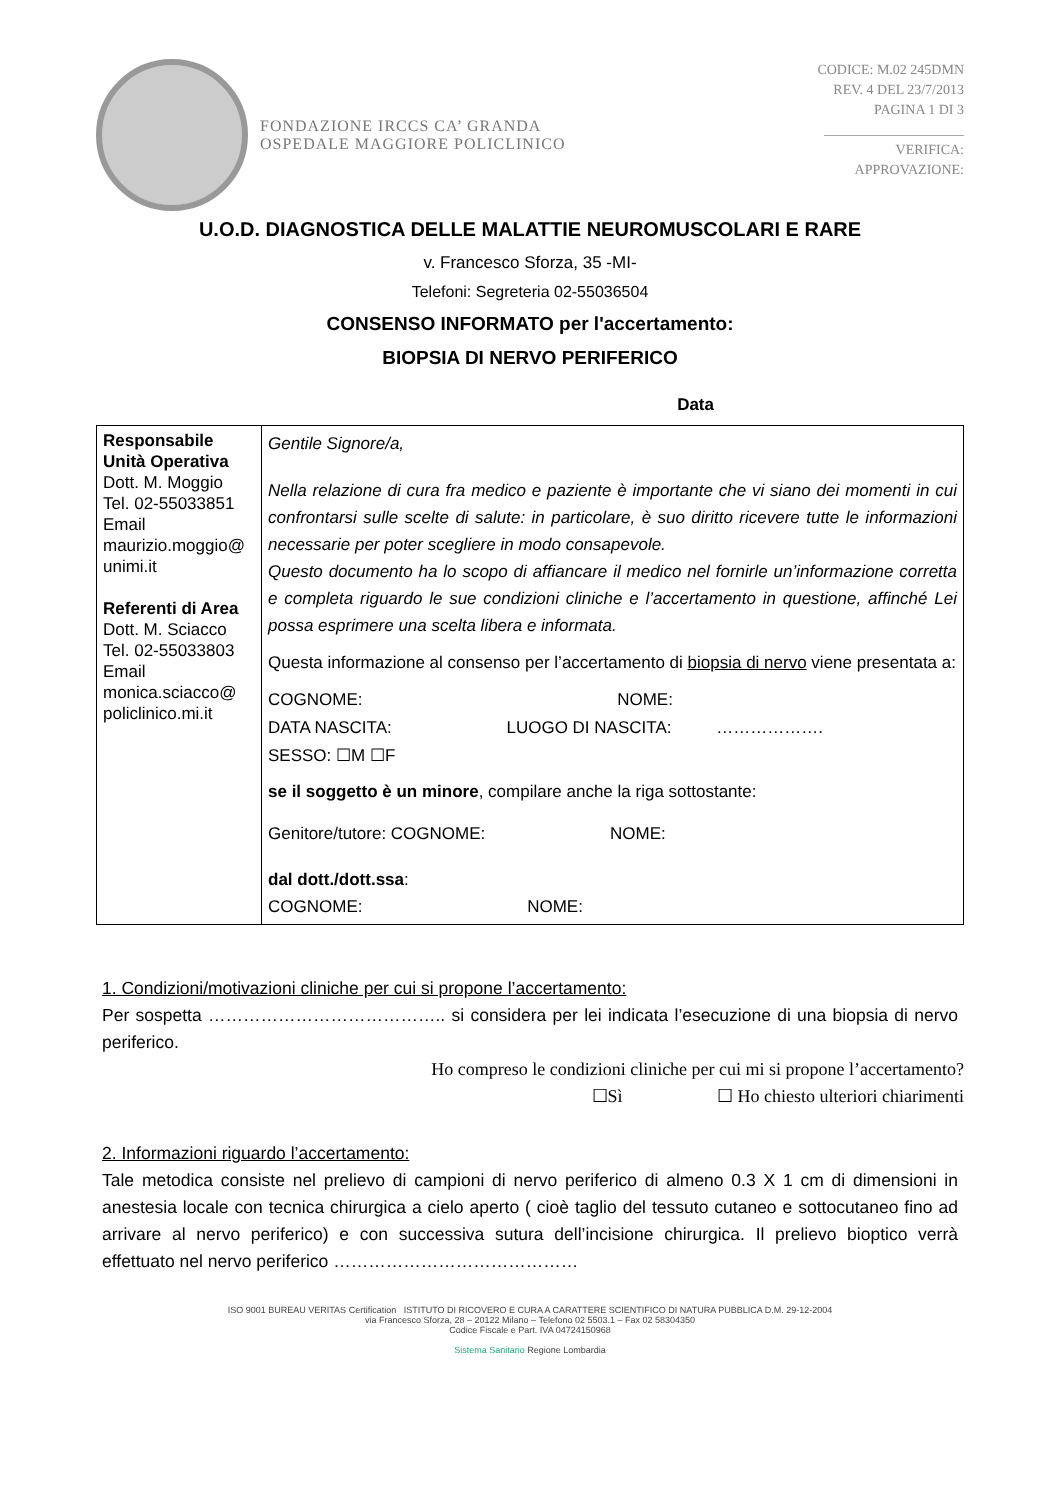FONDAZIONE IRCCS CA’ GRANDA
OSPEDALE MAGGIORE POLICLINICO
CODICE: M.02 245DMN
REV. 4 DEL 23/7/2013
PAGINA 1 DI 3
____________________
VERIFICA:
APPROVAZIONE:
U.O.D. DIAGNOSTICA DELLE MALATTIE NEUROMUSCOLARI E RARE
v. Francesco Sforza, 35 -MI-
Telefoni: Segreteria 02-55036504
CONSENSO INFORMATO per l'accertamento:
BIOPSIA DI NERVO PERIFERICO
Data
| Responsabile Unità Operativa Dott. M. Moggio Tel. 02-55033851 Email maurizio.moggio@ unimi.it Referenti di Area Dott. M. Sciacco Tel. 02-55033803 Email monica.sciacco@ policlinico.mi.it | Gentile Signore/a, Nella relazione di cura fra medico e paziente è importante che vi siano dei momenti in cui confrontarsi sulle scelte di salute: in particolare, è suo diritto ricevere tutte le informazioni necessarie per poter scegliere in modo consapevole. Questo documento ha lo scopo di affiancare il medico nel fornirle un’informazione corretta e completa riguardo le sue condizioni cliniche e l’accertamento in questione, affinché Lei possa esprimere una scelta libera e informata. Questa informazione al consenso per l’accertamento di biopsia di nervo viene presentata a: COGNOME: NOME: DATA NASCITA: LUOGO DI NASCITA: ………………. SESSO: ☐M ☐F se il soggetto è un minore , compilare anche la riga sottostante: Genitore/tutore: COGNOME: NOME: dal dott./dott.ssa : COGNOME: NOME: |
1. Condizioni/motivazioni cliniche per cui si propone l’accertamento:
Per sospetta ………………………………….. si considera per lei indicata l’esecuzione di una biopsia di nervo periferico.
Ho compreso le condizioni cliniche per cui mi si propone l’accertamento?
☐Sì ☐ Ho chiesto ulteriori chiarimenti
2. Informazioni riguardo l’accertamento:
Tale metodica consiste nel prelievo di campioni di nervo periferico di almeno 0.3 X 1 cm di dimensioni in anestesia locale con tecnica chirurgica a cielo aperto ( cioè taglio del tessuto cutaneo e sottocutaneo fino ad arrivare al nervo periferico) e con successiva sutura dell’incisione chirurgica. Il prelievo bioptico verrà effettuato nel nervo periferico ……………………………………
ISO 9001 BUREAU VERITAS Certification ISTITUTO DI RICOVERO E CURA A CARATTERE SCIENTIFICO DI NATURA PUBBLICA D.M. 29-12-2004
via Francesco Sforza, 28 – 20122 Milano – Telefono 02 5503.1 – Fax 02 58304350
Codice Fiscale e Part. IVA 04724150968
Sistema Sanitario Regione Lombardia